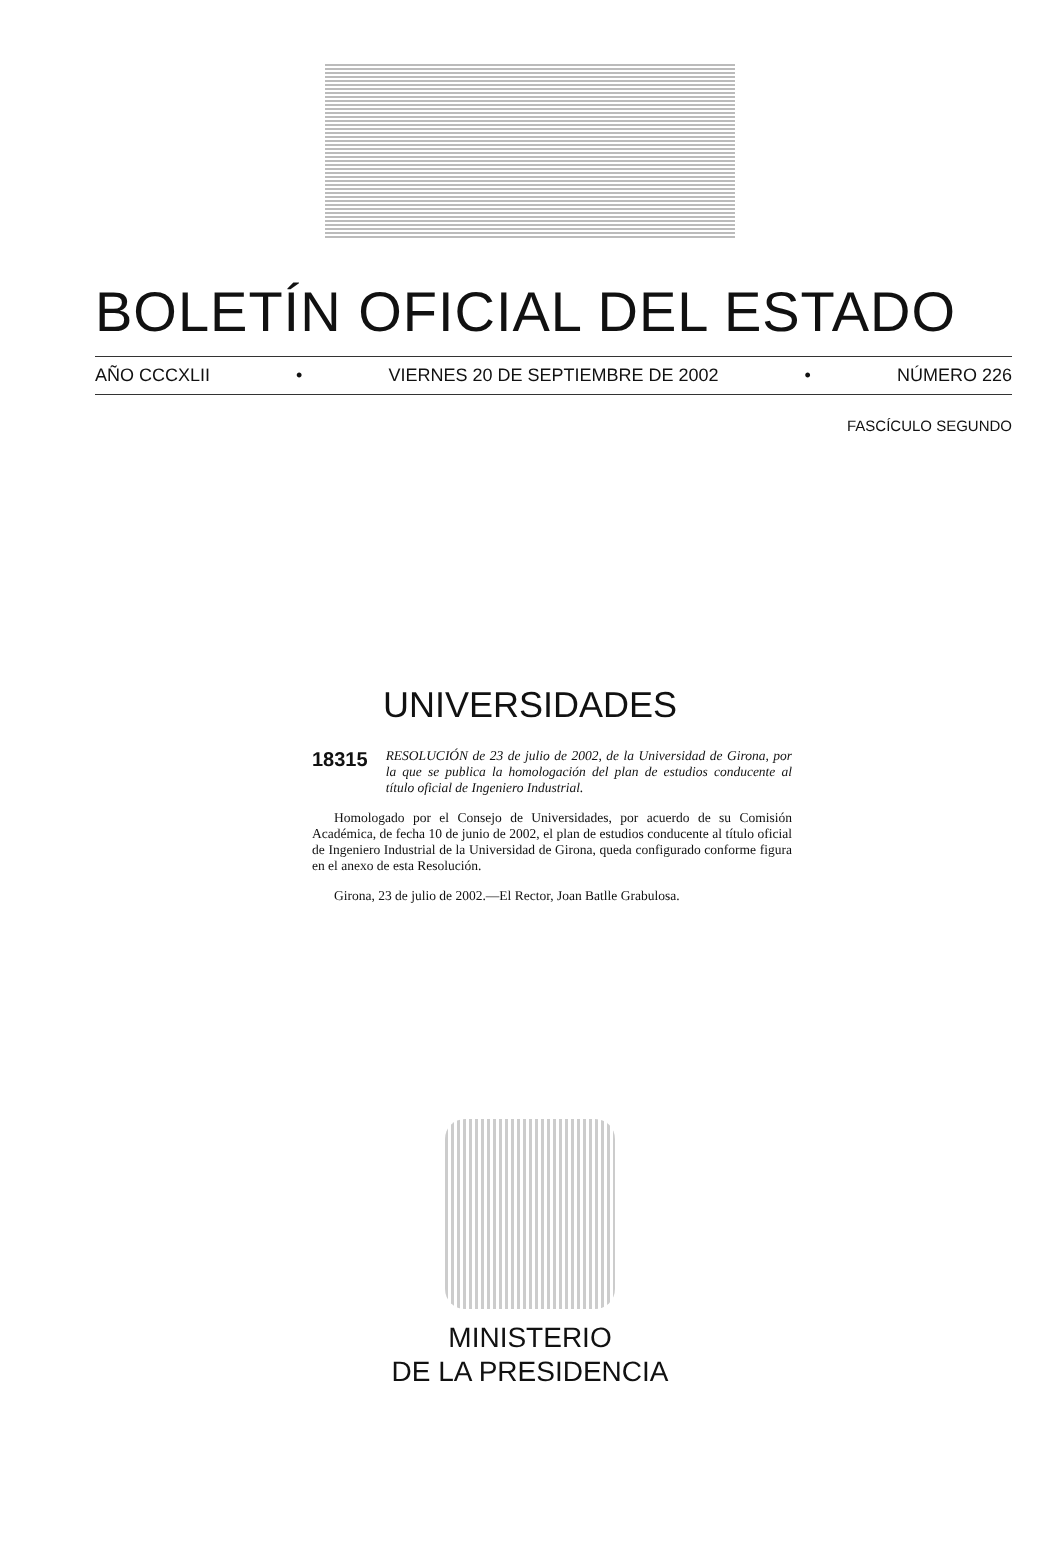BOLETÍN OFICIAL DEL ESTADO
AÑO CCCXLII • VIERNES 20 DE SEPTIEMBRE DE 2002 • NÚMERO 226
FASCÍCULO SEGUNDO
UNIVERSIDADES
18315 RESOLUCIÓN de 23 de julio de 2002, de la Universidad de Girona, por la que se publica la homologación del plan de estudios conducente al título oficial de Ingeniero Industrial.
Homologado por el Consejo de Universidades, por acuerdo de su Comisión Académica, de fecha 10 de junio de 2002, el plan de estudios conducente al título oficial de Ingeniero Industrial de la Universidad de Girona, queda configurado conforme figura en el anexo de esta Resolución.
Girona, 23 de julio de 2002.—El Rector, Joan Batlle Grabulosa.
MINISTERIO
DE LA PRESIDENCIA